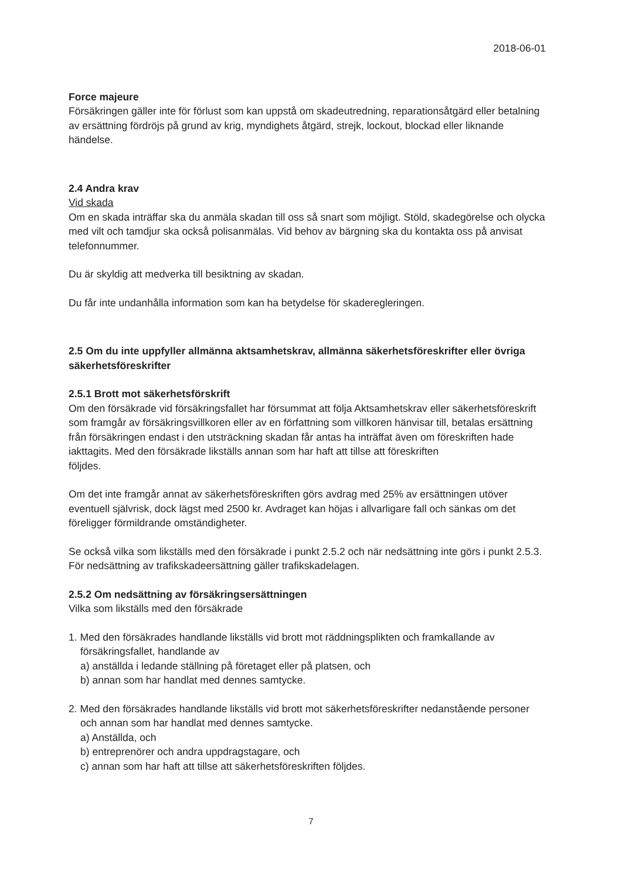2018-06-01
Force majeure
Försäkringen gäller inte för förlust som kan uppstå om skadeutredning, reparationsåtgärd eller betalning av ersättning fördröjs på grund av krig, myndighets åtgärd, strejk, lockout, blockad eller liknande händelse.
2.4 Andra krav
Vid skada
Om en skada inträffar ska du anmäla skadan till oss så snart som möjligt. Stöld, skadegörelse och olycka med vilt och tamdjur ska också polisanmälas. Vid behov av bärgning ska du kontakta oss på anvisat telefonnummer.
Du är skyldig att medverka till besiktning av skadan.
Du får inte undanhålla information som kan ha betydelse för skaderegleringen.
2.5 Om du inte uppfyller allmänna aktsamhetskrav, allmänna säkerhetsföreskrifter eller övriga säkerhetsföreskrifter
2.5.1 Brott mot säkerhetsförskrift
Om den försäkrade vid försäkringsfallet har försummat att följa Aktsamhetskrav eller säkerhetsföreskrift som framgår av försäkringsvillkoren eller av en författning som villkoren hänvisar till, betalas ersättning från försäkringen endast i den utsträckning skadan får antas ha inträffat även om föreskriften hade iakttagits. Med den försäkrade likställs annan som har haft att tillse att föreskriften
följdes.
Om det inte framgår annat av säkerhetsföreskriften görs avdrag med 25% av ersättningen utöver eventuell självrisk, dock lägst med 2500 kr. Avdraget kan höjas i allvarligare fall och sänkas om det föreligger förmildrande omständigheter.
Se också vilka som likställs med den försäkrade i punkt 2.5.2 och när nedsättning inte görs i punkt 2.5.3. För nedsättning av trafikskadeersättning gäller trafikskadelagen.
2.5.2 Om nedsättning av försäkringsersättningen
Vilka som likställs med den försäkrade
1. Med den försäkrades handlande likställs vid brott mot räddningsplikten och framkallande av
försäkringsfallet, handlande av
a) anställda i ledande ställning på företaget eller på platsen, och
b) annan som har handlat med dennes samtycke.
2. Med den försäkrades handlande likställs vid brott mot säkerhetsföreskrifter nedanstående personer
och annan som har handlat med dennes samtycke.
a) Anställda, och
b) entreprenörer och andra uppdragstagare, och
c) annan som har haft att tillse att säkerhetsföreskriften följdes.
7